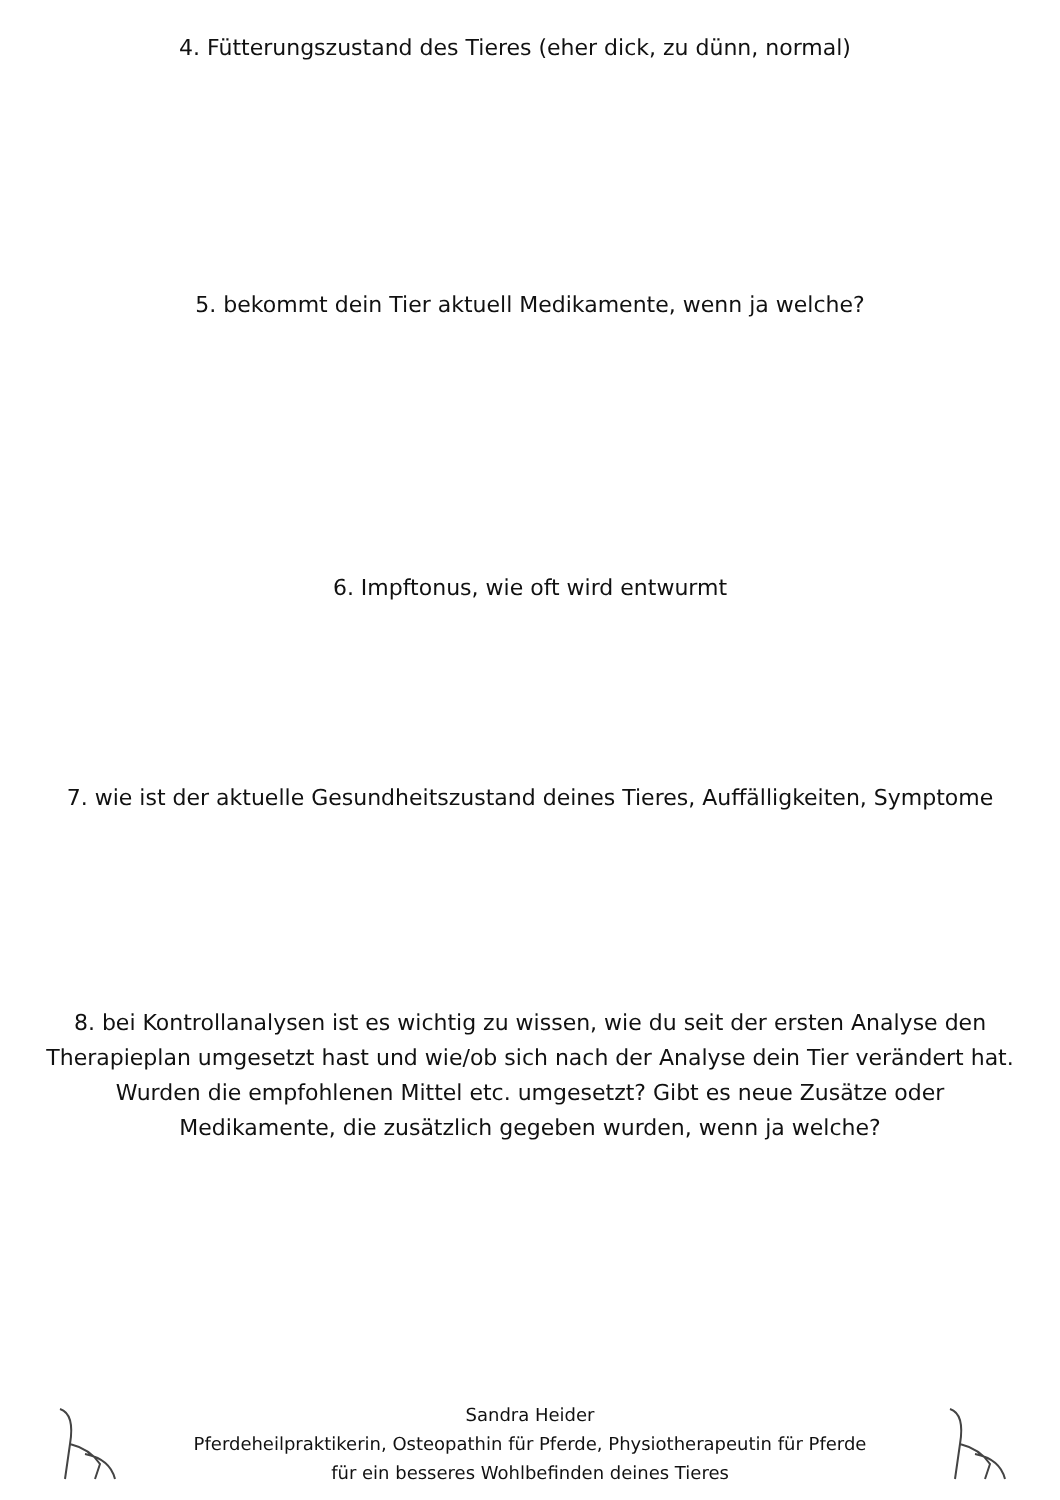4. Fütterungszustand des Tieres (eher dick, zu dünn, normal)
5. bekommt dein Tier aktuell Medikamente, wenn ja welche?
6. Impftonus, wie oft wird entwurmt
7. wie ist der aktuelle Gesundheitszustand deines Tieres, Auffälligkeiten, Symptome
8. bei Kontrollanalysen ist es wichtig zu wissen, wie du seit der ersten Analyse den Therapieplan umgesetzt hast und wie/ob sich nach der Analyse dein Tier verändert hat. Wurden die empfohlenen Mittel etc. umgesetzt? Gibt es neue Zusätze oder Medikamente, die zusätzlich gegeben wurden, wenn ja welche?
Sandra Heider
Pferdeheilpraktikerin, Osteopathin für Pferde, Physiotherapeutin für Pferde
für ein besseres Wohlbefinden deines Tieres